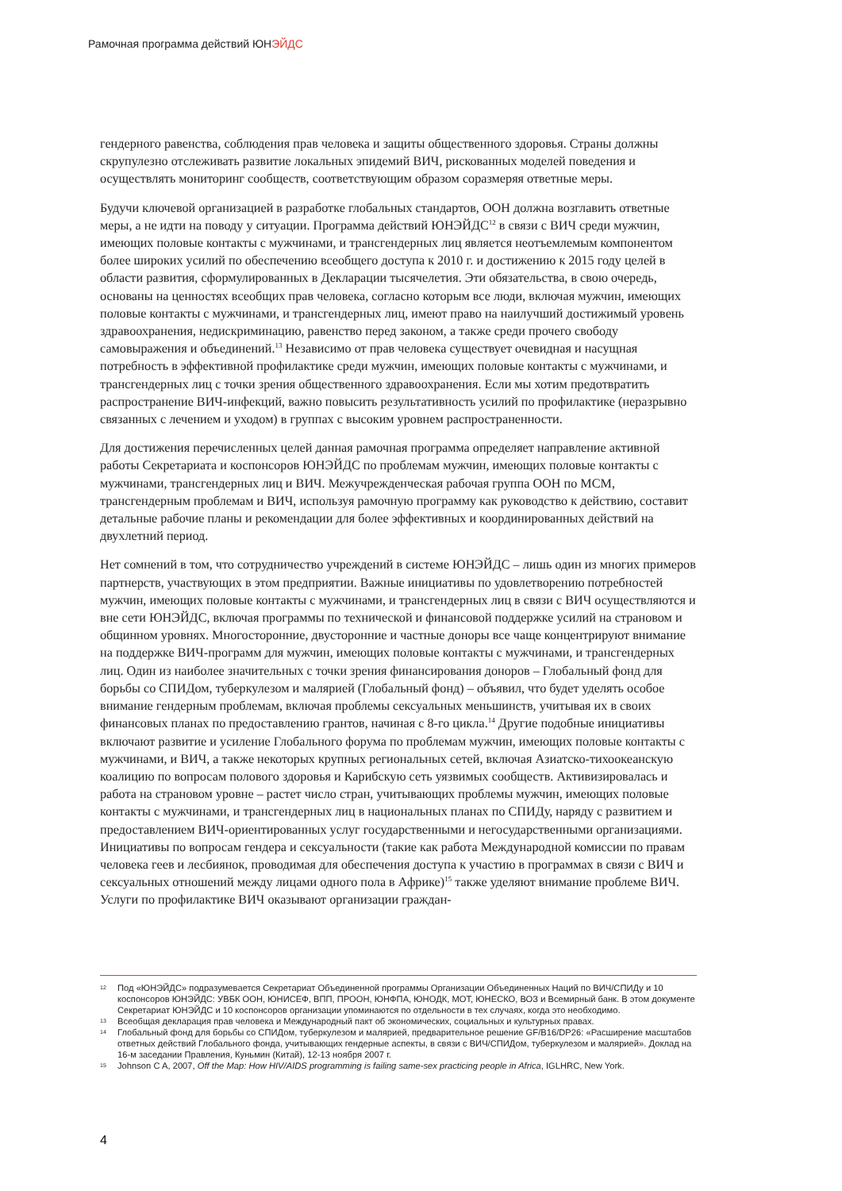Рамочная программа действий ЮНЭЙДС
гендерного равенства, соблюдения прав человека и защиты общественного здоровья. Страны должны скрупулезно отслеживать развитие локальных эпидемий ВИЧ, рискованных моделей поведения и осуществлять мониторинг сообществ, соответствующим образом соразмеряя ответные меры.
Будучи ключевой организацией в разработке глобальных стандартов, ООН должна возглавить ответные меры, а не идти на поводу у ситуации. Программа действий ЮНЭЙДС<sup>12</sup> в связи с ВИЧ среди мужчин, имеющих половые контакты с мужчинами, и трансгендерных лиц является неотъемлемым компонентом более широких усилий по обеспечению всеобщего доступа к 2010 г. и достижению к 2015 году целей в области развития, сформулированных в Декларации тысячелетия. Эти обязательства, в свою очередь, основаны на ценностях всеобщих прав человека, согласно которым все люди, включая мужчин, имеющих половые контакты с мужчинами, и трансгендерных лиц, имеют право на наилучший достижимый уровень здравоохранения, недискриминацию, равенство перед законом, а также среди прочего свободу самовыражения и объединений.<sup>13</sup> Независимо от прав человека существует очевидная и насущная потребность в эффективной профилактике среди мужчин, имеющих половые контакты с мужчинами, и трансгендерных лиц с точки зрения общественного здравоохранения. Если мы хотим предотвратить распространение ВИЧ-инфекций, важно повысить результативность усилий по профилактике (неразрывно связанных с лечением и уходом) в группах с высоким уровнем распространенности.
Для достижения перечисленных целей данная рамочная программа определяет направление активной работы Секретариата и коспонсоров ЮНЭЙДС по проблемам мужчин, имеющих половые контакты с мужчинами, трансгендерных лиц и ВИЧ. Межучрежденческая рабочая группа ООН по МСМ, трансгендерным проблемам и ВИЧ, используя рамочную программу как руководство к действию, составит детальные рабочие планы и рекомендации для более эффективных и координированных действий на двухлетний период.
Нет сомнений в том, что сотрудничество учреждений в системе ЮНЭЙДС – лишь один из многих примеров партнерств, участвующих в этом предприятии. Важные инициативы по удовлетворению потребностей мужчин, имеющих половые контакты с мужчинами, и трансгендерных лиц в связи с ВИЧ осуществляются и вне сети ЮНЭЙДС, включая программы по технической и финансовой поддержке усилий на страновом и общинном уровнях. Многосторонние, двусторонние и частные доноры все чаще концентрируют внимание на поддержке ВИЧ-программ для мужчин, имеющих половые контакты с мужчинами, и трансгендерных лиц. Один из наиболее значительных с точки зрения финансирования доноров – Глобальный фонд для борьбы со СПИДом, туберкулезом и малярией (Глобальный фонд) – объявил, что будет уделять особое внимание гендерным проблемам, включая проблемы сексуальных меньшинств, учитывая их в своих финансовых планах по предоставлению грантов, начиная с 8-го цикла.<sup>14</sup> Другие подобные инициативы включают развитие и усиление Глобального форума по проблемам мужчин, имеющих половые контакты с мужчинами, и ВИЧ, а также некоторых крупных региональных сетей, включая Азиатско-тихоокеанскую коалицию по вопросам полового здоровья и Карибскую сеть уязвимых сообществ. Активизировалась и работа на страновом уровне – растет число стран, учитывающих проблемы мужчин, имеющих половые контакты с мужчинами, и трансгендерных лиц в национальных планах по СПИДу, наряду с развитием и предоставлением ВИЧ-ориентированных услуг государственными и негосударственными организациями. Инициативы по вопросам гендера и сексуальности (такие как работа Международной комиссии по правам человека геев и лесбиянок, проводимая для обеспечения доступа к участию в программах в связи с ВИЧ и сексуальных отношений между лицами одного пола в Африке)<sup>15</sup> также уделяют внимание проблеме ВИЧ. Услуги по профилактике ВИЧ оказывают организации граждан-
12 Под «ЮНЭЙДС» подразумевается Секретариат Объединенной программы Организации Объединенных Наций по ВИЧ/СПИДу и 10 коспонсоров ЮНЭЙДС: УВБК ООН, ЮНИСЕФ, ВПП, ПРООН, ЮНФПА, ЮНОДК, МОТ, ЮНЕСКО, ВОЗ и Всемирный банк. В этом документе Секретариат ЮНЭЙДС и 10 коспонсоров организации упоминаются по отдельности в тех случаях, когда это необходимо.
13 Всеобщая декларация прав человека и Международный пакт об экономических, социальных и культурных правах.
14 Глобальный фонд для борьбы со СПИДом, туберкулезом и малярией, предварительное решение GF/B16/DP26: «Расширение масштабов ответных действий Глобального фонда, учитывающих гендерные аспекты, в связи с ВИЧ/СПИДом, туберкулезом и малярией». Доклад на 16-м заседании Правления, Куньмин (Китай), 12-13 ноября 2007 г.
15 Johnson C A, 2007, Off the Map: How HIV/AIDS programming is failing same-sex practicing people in Africa, IGLHRC, New York.
4